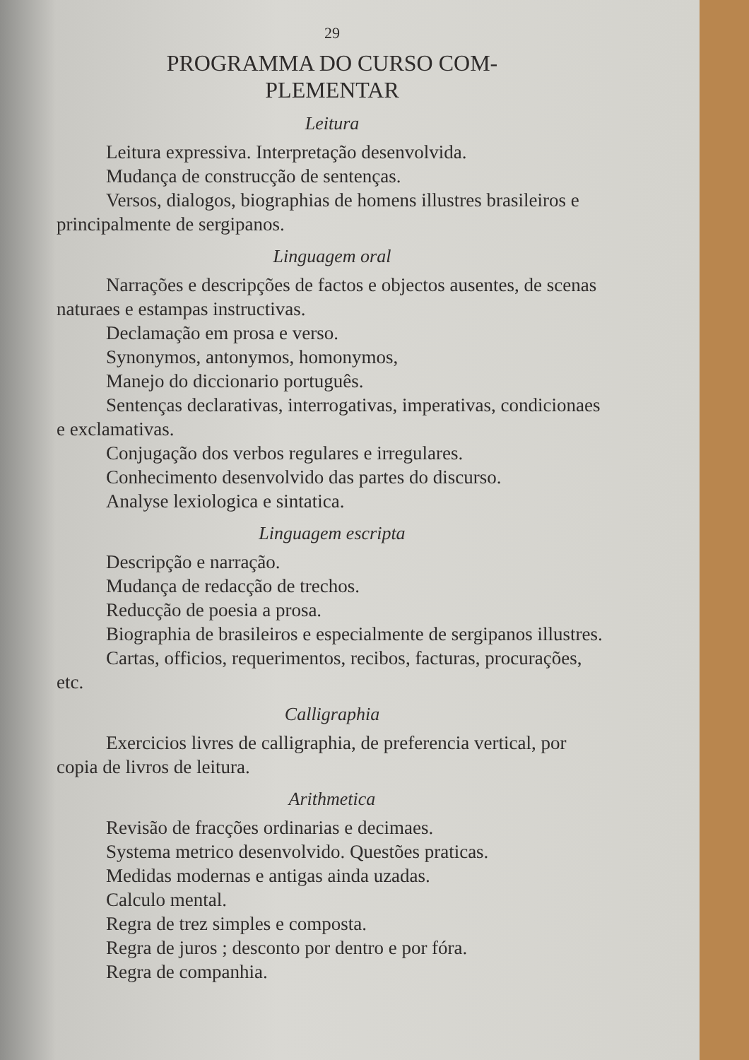29
PROGRAMMA DO CURSO COM-
PLEMENTAR
Leitura
Leitura expressiva. Interpretação desenvolvida.
Mudança de construcção de sentenças.
Versos, dialogos, biographias de homens illustres brasileiros e principalmente de sergipanos.
Linguagem oral
Narrações e descripções de factos e objectos ausentes, de scenas naturaes e estampas instructivas.
Declamação em prosa e verso.
Synonymos, antonymos, homonymos,
Manejo do diccionario português.
Sentenças declarativas, interrogativas, imperativas, condicionaes e exclamativas.
Conjugação dos verbos regulares e irregulares.
Conhecimento desenvolvido das partes do discurso.
Analyse lexiologica e sintatica.
Linguagem escripta
Descripção e narração.
Mudança de redacção de trechos.
Reducção de poesia a prosa.
Biographia de brasileiros e especialmente de sergipanos illustres.
Cartas, officios, requerimentos, recibos, facturas, procurações, etc.
Calligraphia
Exercicios livres de calligraphia, de preferencia vertical, por copia de livros de leitura.
Arithmetica
Revisão de fracções ordinarias e decimaes.
Systema metrico desenvolvido. Questões praticas.
Medidas modernas e antigas ainda uzadas.
Calculo mental.
Regra de trez simples e composta.
Regra de juros ; desconto por dentro e por fóra.
Regra de companhia.